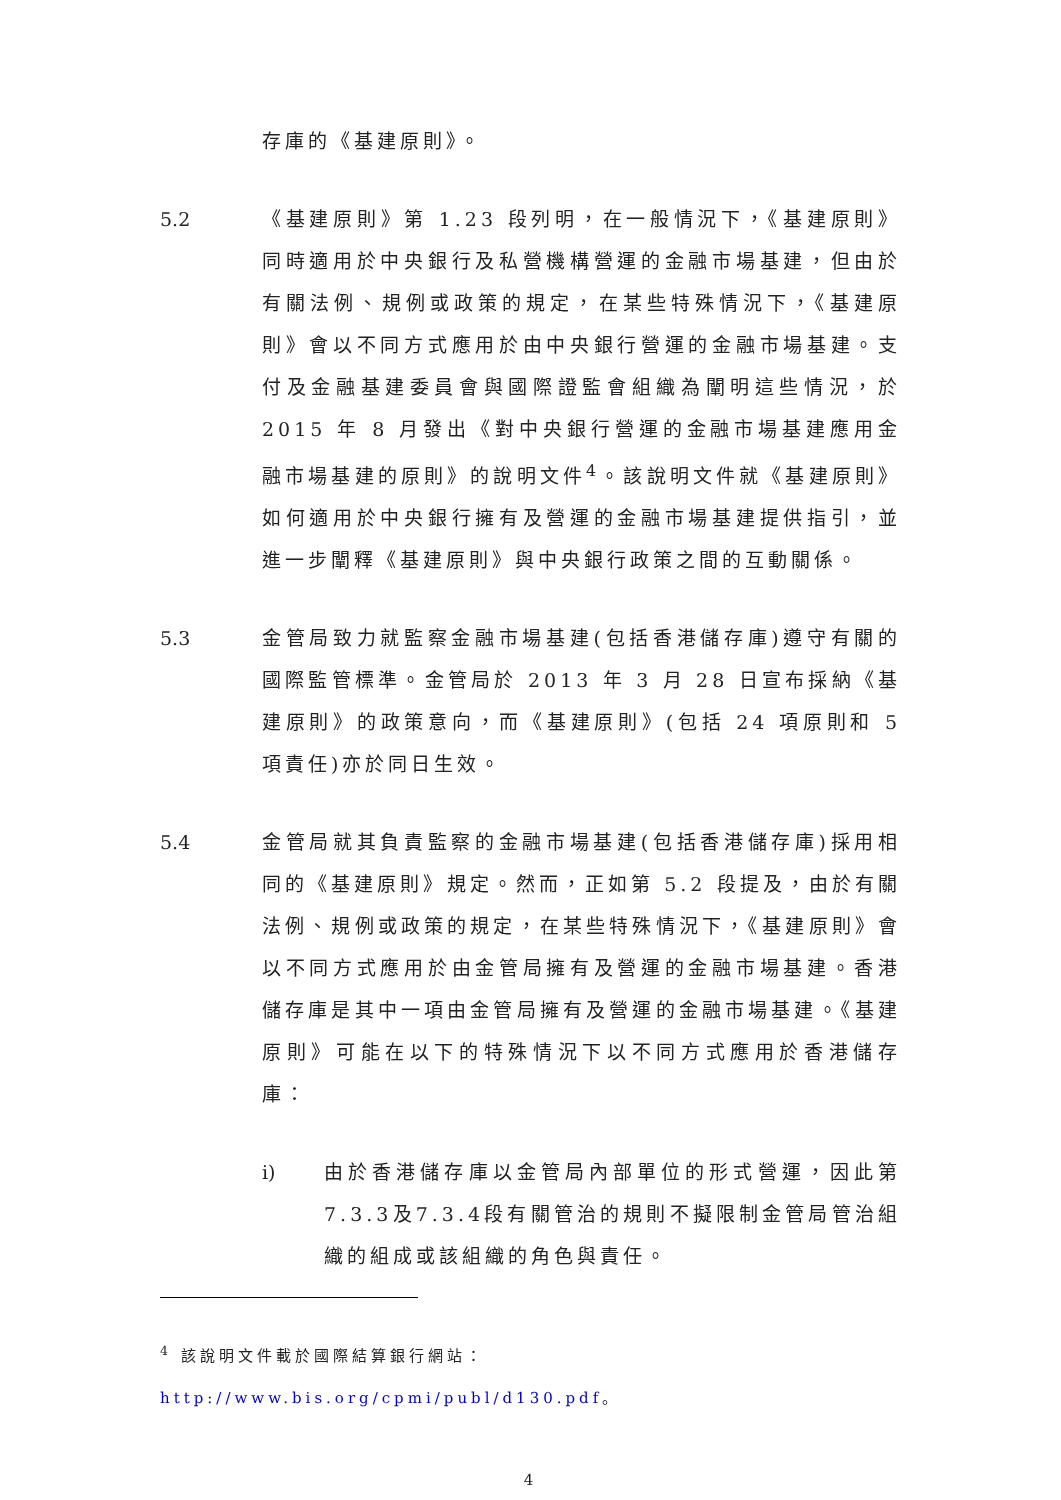存庫的《基建原則》。
5.2 《基建原則》第 1.23 段列明，在一般情況下，《基建原則》同時適用於中央銀行及私營機構營運的金融市場基建，但由於有關法例、規例或政策的規定，在某些特殊情況下，《基建原則》會以不同方式應用於由中央銀行營運的金融市場基建。支付及金融基建委員會與國際證監會組織為闡明這些情況，於 2015 年 8 月發出《對中央銀行營運的金融市場基建應用金融市場基建的原則》的說明文件<sup>4</sup>。該說明文件就《基建原則》如何適用於中央銀行擁有及營運的金融市場基建提供指引，並進一步闡釋《基建原則》與中央銀行政策之間的互動關係。
5.3 金管局致力就監察金融市場基建(包括香港儲存庫)遵守有關的國際監管標準。金管局於 2013 年 3 月 28 日宣布採納《基建原則》的政策意向，而《基建原則》(包括 24 項原則和 5 項責任)亦於同日生效。
5.4 金管局就其負責監察的金融市場基建(包括香港儲存庫)採用相同的《基建原則》規定。然而，正如第 5.2 段提及，由於有關法例、規例或政策的規定，在某些特殊情況下，《基建原則》會以不同方式應用於由金管局擁有及營運的金融市場基建。香港儲存庫是其中一項由金管局擁有及營運的金融市場基建。《基建原則》可能在以下的特殊情況下以不同方式應用於香港儲存庫：
i) 由於香港儲存庫以金管局內部單位的形式營運，因此第7.3.3及7.3.4段有關管治的規則不擬限制金管局管治組織的組成或該組織的角色與責任。
<sup>4</sup> 該說明文件載於國際結算銀行網站： http://www.bis.org/cpmi/publ/d130.pdf。
4